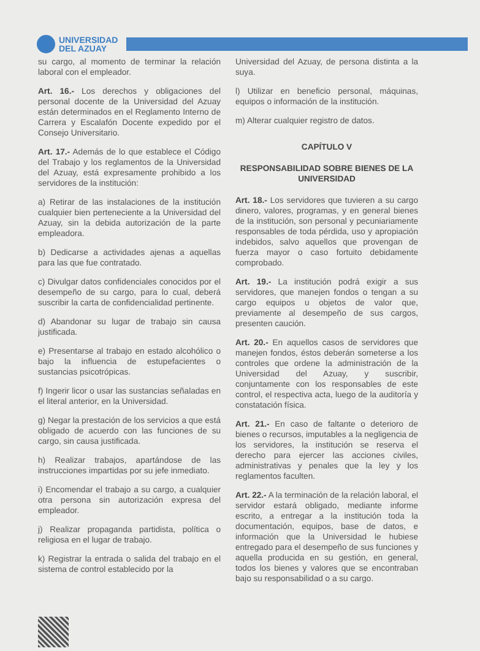UNIVERSIDAD
DEL AZUAY
su cargo, al momento de terminar la relación laboral con el empleador.
Art. 16.- Los derechos y obligaciones del personal docente de la Universidad del Azuay están determinados en el Reglamento Interno de Carrera y Escalafón Docente expedido por el Consejo Universitario.
Art. 17.- Además de lo que establece el Código del Trabajo y los reglamentos de la Universidad del Azuay, está expresamente prohibido a los servidores de la institución:
a) Retirar de las instalaciones de la institución cualquier bien perteneciente a la Universidad del Azuay, sin la debida autorización de la parte empleadora.
b) Dedicarse a actividades ajenas a aquellas para las que fue contratado.
c) Divulgar datos confidenciales conocidos por el desempeño de su cargo, para lo cual, deberá suscribir la carta de confidencialidad pertinente.
d) Abandonar su lugar de trabajo sin causa justificada.
e) Presentarse al trabajo en estado alcohólico o bajo la influencia de estupefacientes o sustancias psicotrópicas.
f) Ingerir licor o usar las sustancias señaladas en el literal anterior, en la Universidad.
g) Negar la prestación de los servicios a que está obligado de acuerdo con las funciones de su cargo, sin causa justificada.
h) Realizar trabajos, apartándose de las instrucciones impartidas por su jefe inmediato.
i) Encomendar el trabajo a su cargo, a cualquier otra persona sin autorización expresa del empleador.
j) Realizar propaganda partidista, política o religiosa en el lugar de trabajo.
k) Registrar la entrada o salida del trabajo en el sistema de control establecido por la
Universidad del Azuay, de persona distinta a la suya.
l) Utilizar en beneficio personal, máquinas, equipos o información de la institución.
m) Alterar cualquier registro de datos.
CAPÍTULO V
RESPONSABILIDAD SOBRE BIENES DE LA UNIVERSIDAD
Art. 18.- Los servidores que tuvieren a su cargo dinero, valores, programas, y en general bienes de la institución, son personal y pecuniariamente responsables de toda pérdida, uso y apropiación indebidos, salvo aquellos que provengan de fuerza mayor o caso fortuito debidamente comprobado.
Art. 19.- La institución podrá exigir a sus servidores, que manejen fondos o tengan a su cargo equipos u objetos de valor que, previamente al desempeño de sus cargos, presenten caución.
Art. 20.- En aquellos casos de servidores que manejen fondos, éstos deberán someterse a los controles que ordene la administración de la Universidad del Azuay, y suscribir, conjuntamente con los responsables de este control, el respectiva acta, luego de la auditoría y constatación física.
Art. 21.- En caso de faltante o deterioro de bienes o recursos, imputables a la negligencia de los servidores, la institución se reserva el derecho para ejercer las acciones civiles, administrativas y penales que la ley y los reglamentos faculten.
Art. 22.- A la terminación de la relación laboral, el servidor estará obligado, mediante informe escrito, a entregar a la institución toda la documentación, equipos, base de datos, e información que la Universidad le hubiese entregado para el desempeño de sus funciones y aquella producida en su gestión, en general, todos los bienes y valores que se encontraban bajo su responsabilidad o a su cargo.